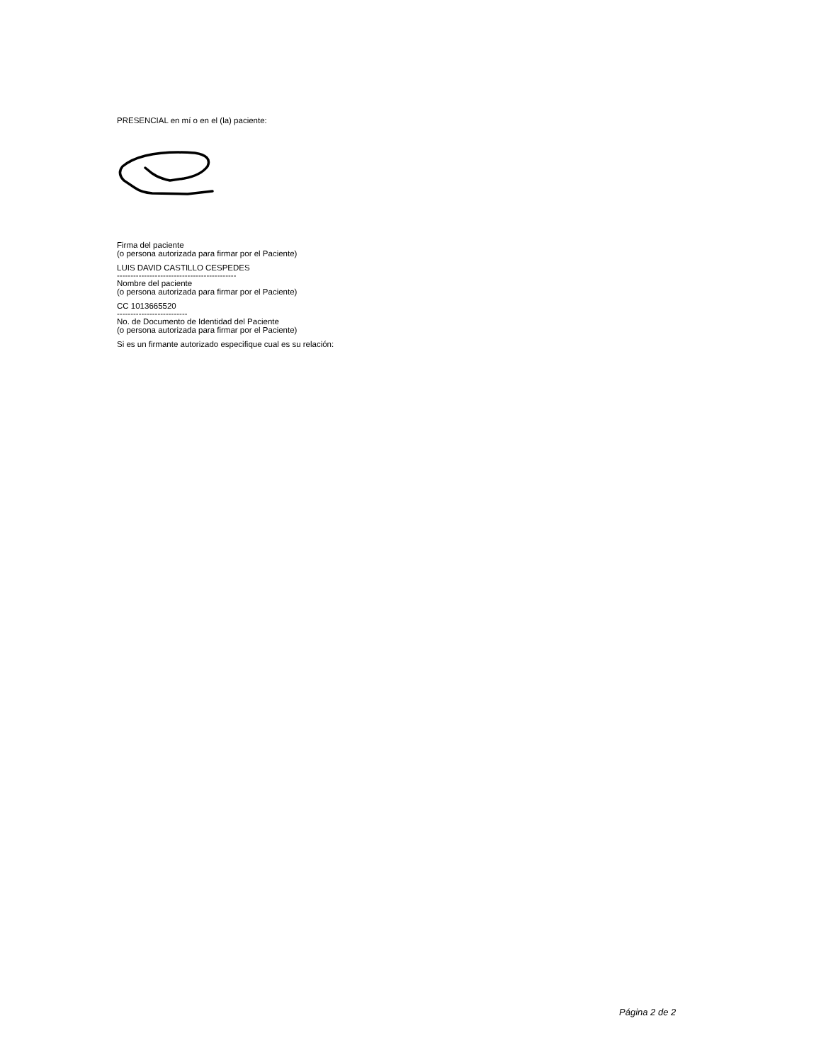PRESENCIAL en mí o en el (la) paciente:
Firma del paciente
(o persona autorizada para firmar por el Paciente)
LUIS DAVID CASTILLO CESPEDES
--------------------------------------------
Nombre del paciente
(o persona autorizada para firmar por el Paciente)
CC 1013665520
--------------------------
No. de Documento de Identidad del Paciente
(o persona autorizada para firmar por el Paciente)
Si es un firmante autorizado especifique cual es su relación:
Página 2 de 2